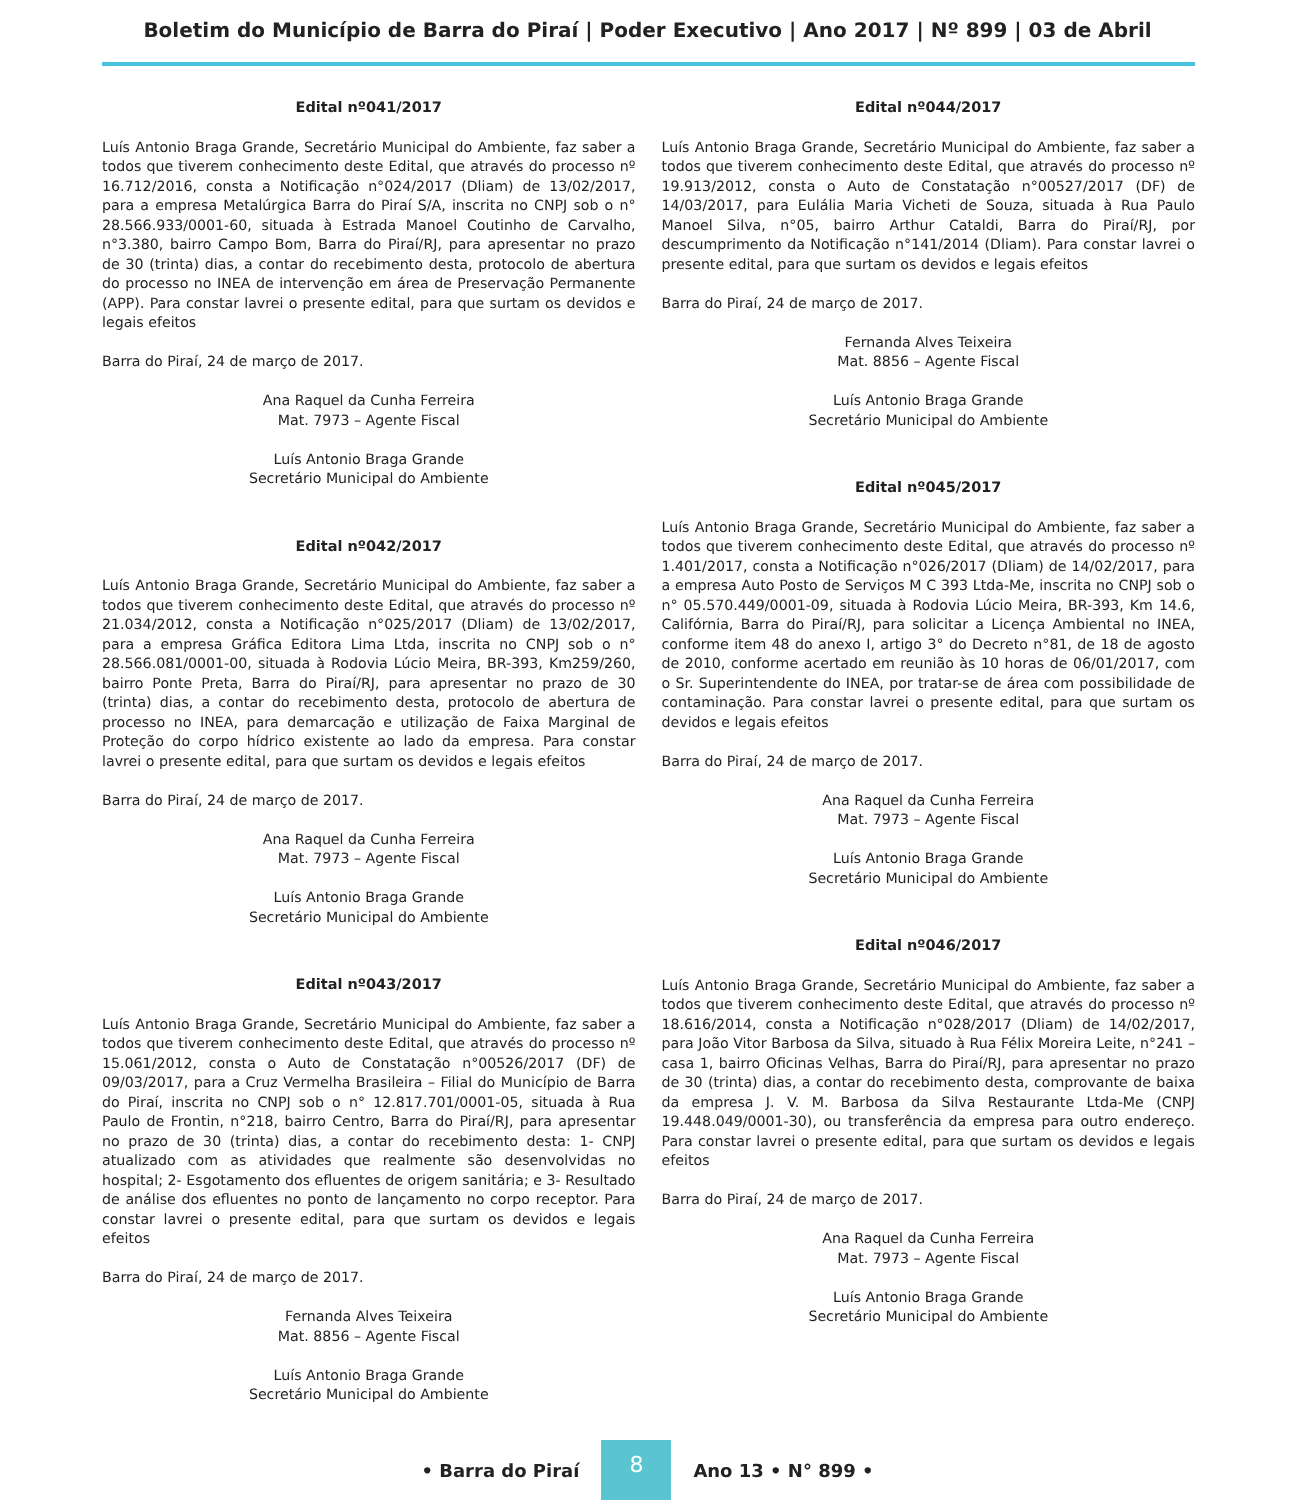Boletim do Município de Barra do Piraí | Poder Executivo | Ano 2017 | Nº 899 | 03 de Abril
Edital nº041/2017
Luís Antonio Braga Grande, Secretário Municipal do Ambiente, faz saber a todos que tiverem conhecimento deste Edital, que através do processo nº 16.712/2016, consta a Notificação n°024/2017 (Dliam) de 13/02/2017, para a empresa Metalúrgica Barra do Piraí S/A, inscrita no CNPJ sob o n° 28.566.933/0001-60, situada à Estrada Manoel Coutinho de Carvalho, n°3.380, bairro Campo Bom, Barra do Piraí/RJ, para apresentar no prazo de 30 (trinta) dias, a contar do recebimento desta, protocolo de abertura do processo no INEA de intervenção em área de Preservação Permanente (APP). Para constar lavrei o presente edital, para que surtam os devidos e legais efeitos
Barra do Piraí, 24 de março de 2017.
Ana Raquel da Cunha Ferreira
Mat. 7973 – Agente Fiscal
Luís Antonio Braga Grande
Secretário Municipal do Ambiente
Edital nº042/2017
Luís Antonio Braga Grande, Secretário Municipal do Ambiente, faz saber a todos que tiverem conhecimento deste Edital, que através do processo nº 21.034/2012, consta a Notificação n°025/2017 (Dliam) de 13/02/2017, para a empresa Gráfica Editora Lima Ltda, inscrita no CNPJ sob o n° 28.566.081/0001-00, situada à Rodovia Lúcio Meira, BR-393, Km259/260, bairro Ponte Preta, Barra do Piraí/RJ, para apresentar no prazo de 30 (trinta) dias, a contar do recebimento desta, protocolo de abertura de processo no INEA, para demarcação e utilização de Faixa Marginal de Proteção do corpo hídrico existente ao lado da empresa. Para constar lavrei o presente edital, para que surtam os devidos e legais efeitos
Barra do Piraí, 24 de março de 2017.
Ana Raquel da Cunha Ferreira
Mat. 7973 – Agente Fiscal
Luís Antonio Braga Grande
Secretário Municipal do Ambiente
Edital nº043/2017
Luís Antonio Braga Grande, Secretário Municipal do Ambiente, faz saber a todos que tiverem conhecimento deste Edital, que através do processo nº 15.061/2012, consta o Auto de Constatação n°00526/2017 (DF) de 09/03/2017, para a Cruz Vermelha Brasileira – Filial do Município de Barra do Piraí, inscrita no CNPJ sob o n° 12.817.701/0001-05, situada à Rua Paulo de Frontin, n°218, bairro Centro, Barra do Piraí/RJ, para apresentar no prazo de 30 (trinta) dias, a contar do recebimento desta: 1- CNPJ atualizado com as atividades que realmente são desenvolvidas no hospital; 2- Esgotamento dos efluentes de origem sanitária; e 3- Resultado de análise dos efluentes no ponto de lançamento no corpo receptor. Para constar lavrei o presente edital, para que surtam os devidos e legais efeitos
Barra do Piraí, 24 de março de 2017.
Fernanda Alves Teixeira
Mat. 8856 – Agente Fiscal
Luís Antonio Braga Grande
Secretário Municipal do Ambiente
Edital nº044/2017
Luís Antonio Braga Grande, Secretário Municipal do Ambiente, faz saber a todos que tiverem conhecimento deste Edital, que através do processo nº 19.913/2012, consta o Auto de Constatação n°00527/2017 (DF) de 14/03/2017, para Eulália Maria Vicheti de Souza, situada à Rua Paulo Manoel Silva, n°05, bairro Arthur Cataldi, Barra do Piraí/RJ, por descumprimento da Notificação n°141/2014 (Dliam). Para constar lavrei o presente edital, para que surtam os devidos e legais efeitos
Barra do Piraí, 24 de março de 2017.
Fernanda Alves Teixeira
Mat. 8856 – Agente Fiscal
Luís Antonio Braga Grande
Secretário Municipal do Ambiente
Edital nº045/2017
Luís Antonio Braga Grande, Secretário Municipal do Ambiente, faz saber a todos que tiverem conhecimento deste Edital, que através do processo nº 1.401/2017, consta a Notificação n°026/2017 (Dliam) de 14/02/2017, para a empresa Auto Posto de Serviços M C 393 Ltda-Me, inscrita no CNPJ sob o n° 05.570.449/0001-09, situada à Rodovia Lúcio Meira, BR-393, Km 14.6, Califórnia, Barra do Piraí/RJ, para solicitar a Licença Ambiental no INEA, conforme item 48 do anexo I, artigo 3° do Decreto n°81, de 18 de agosto de 2010, conforme acertado em reunião às 10 horas de 06/01/2017, com o Sr. Superintendente do INEA, por tratar-se de área com possibilidade de contaminação. Para constar lavrei o presente edital, para que surtam os devidos e legais efeitos
Barra do Piraí, 24 de março de 2017.
Ana Raquel da Cunha Ferreira
Mat. 7973 – Agente Fiscal
Luís Antonio Braga Grande
Secretário Municipal do Ambiente
Edital nº046/2017
Luís Antonio Braga Grande, Secretário Municipal do Ambiente, faz saber a todos que tiverem conhecimento deste Edital, que através do processo nº 18.616/2014, consta a Notificação n°028/2017 (Dliam) de 14/02/2017, para João Vitor Barbosa da Silva, situado à Rua Félix Moreira Leite, n°241 – casa 1, bairro Oficinas Velhas, Barra do Piraí/RJ, para apresentar no prazo de 30 (trinta) dias, a contar do recebimento desta, comprovante de baixa da empresa J. V. M. Barbosa da Silva Restaurante Ltda-Me (CNPJ 19.448.049/0001-30), ou transferência da empresa para outro endereço. Para constar lavrei o presente edital, para que surtam os devidos e legais efeitos
Barra do Piraí, 24 de março de 2017.
Ana Raquel da Cunha Ferreira
Mat. 7973 – Agente Fiscal
Luís Antonio Braga Grande
Secretário Municipal do Ambiente
• Barra do Piraí 8 Ano 13 • N° 899 •